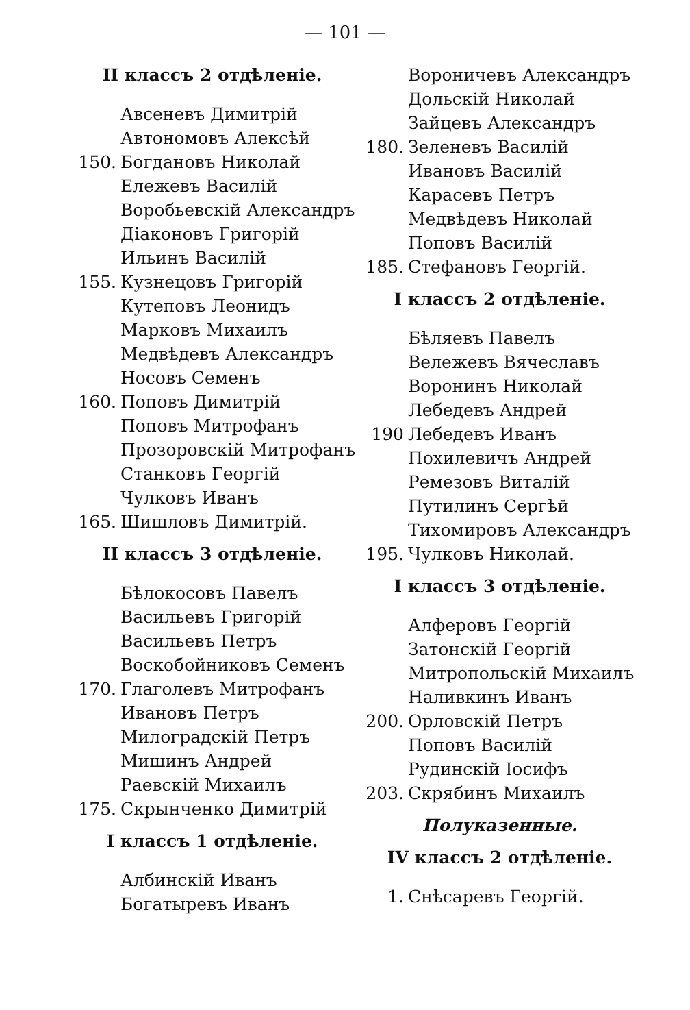— 101 —
II классъ 2 отдѣленіе.
Авсеневъ Димитрій
Автономовъ Алексѣй
150. Богдановъ Николай
Ележевъ Василій
Воробьевскій Александръ
Діаконовъ Григорій
Ильинъ Василій
155. Кузнецовъ Григорій
Кутеповъ Леонидъ
Марковъ Михаилъ
Медвѣдевъ Александръ
Носовъ Семенъ
160. Поповъ Димитрій
Поповъ Митрофанъ
Прозоровскій Митрофанъ
Станковъ Георгій
Чулковъ Иванъ
165. Шишловъ Димитрій.
II классъ 3 отдѣленіе.
Бѣлокосовъ Павелъ
Васильевъ Григорій
Васильевъ Петръ
Воскобойниковъ Семенъ
170. Глаголевъ Митрофанъ
Ивановъ Петръ
Милоградскій Петръ
Мишинъ Андрей
Раевскій Михаилъ
175. Скрынченко Димитрій
I классъ 1 отдѣленіе.
Албинскій Иванъ
Богатыревъ Иванъ
Вороничевъ Александръ
Дольскій Николай
Зайцевъ Александръ
180. Зеленевъ Василій
Ивановъ Василій
Карасевъ Петръ
Медвѣдевъ Николай
Поповъ Василій
185. Стефановъ Георгій.
I классъ 2 отдѣленіе.
Бѣляевъ Павелъ
Вележевъ Вячеславъ
Воронинъ Николай
Лебедевъ Андрей
190 Лебедевъ Иванъ
Похилевичъ Андрей
Ремезовъ Виталій
Путилинъ Сергѣй
Тихомировъ Александръ
195. Чулковъ Николай.
I классъ 3 отдѣленіе.
Алферовъ Георгій
Затонскій Георгій
Митропольскій Михаилъ
Наливкинъ Иванъ
200. Орловскій Петръ
Поповъ Василій
Рудинскій Іосифъ
203. Скрябинъ Михаилъ
Полуказенные.
IV классъ 2 отдѣленіе.
1. Снѣсаревъ Георгій.